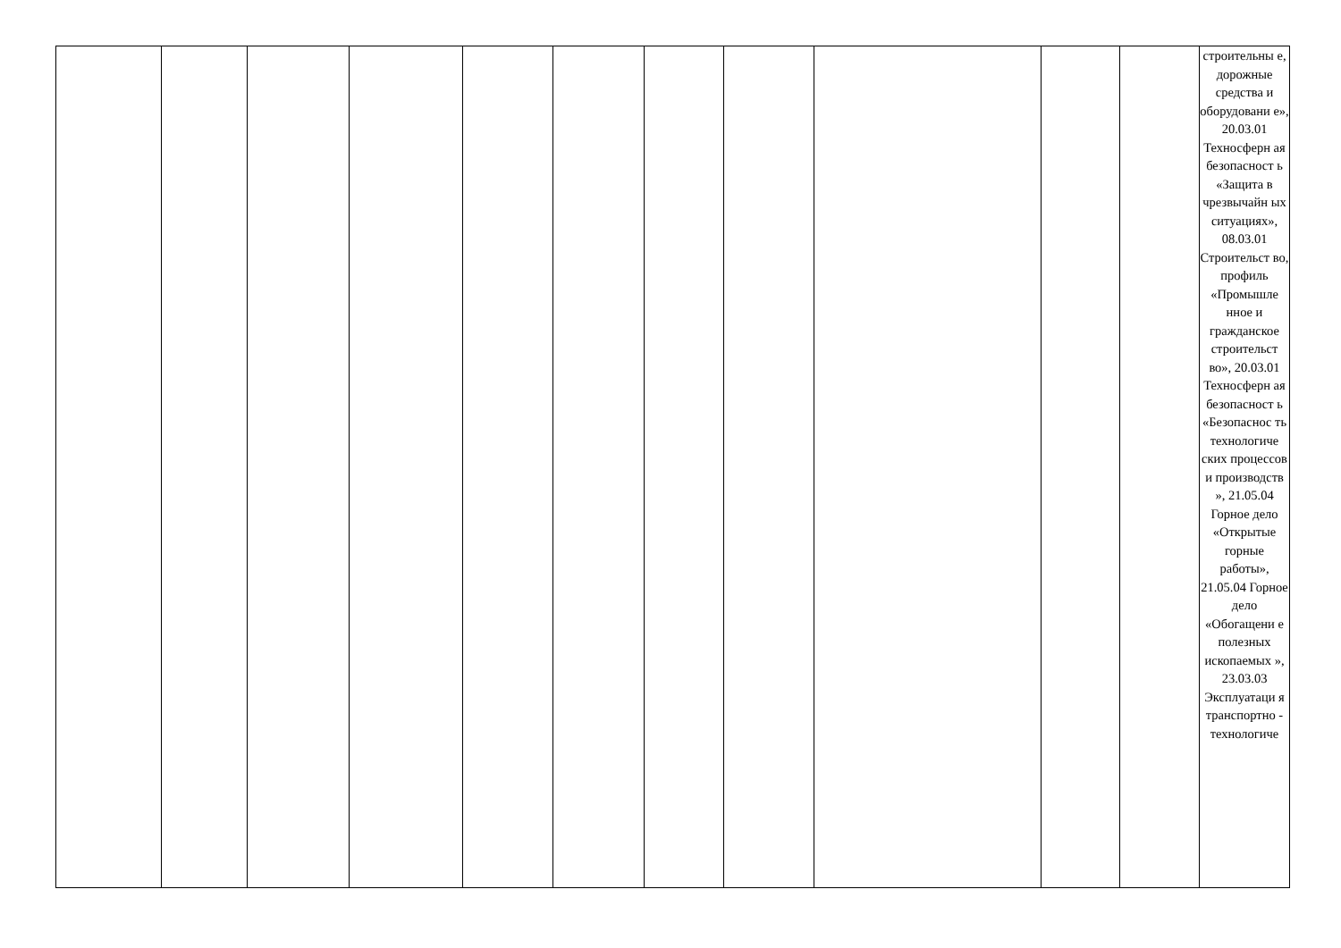| | | | | | | | | | | | строительны е, дорожные средства и оборудовани е», 20.03.01 Техносферн ая безопасност ь «Защита в чрезвычайн ых ситуациях», 08.03.01 Строительст во, профиль «Промышле нное и гражданское строительст во», 20.03.01 Техносферн ая безопасност ь «Безопаснос ть технологиче ских процессов и производств », 21.05.04 Горное дело «Открытые горные работы», 21.05.04 Горное дело «Обогащени е полезных ископаемых », 23.03.03 Эксплуатаци я транспортно - технологиче |